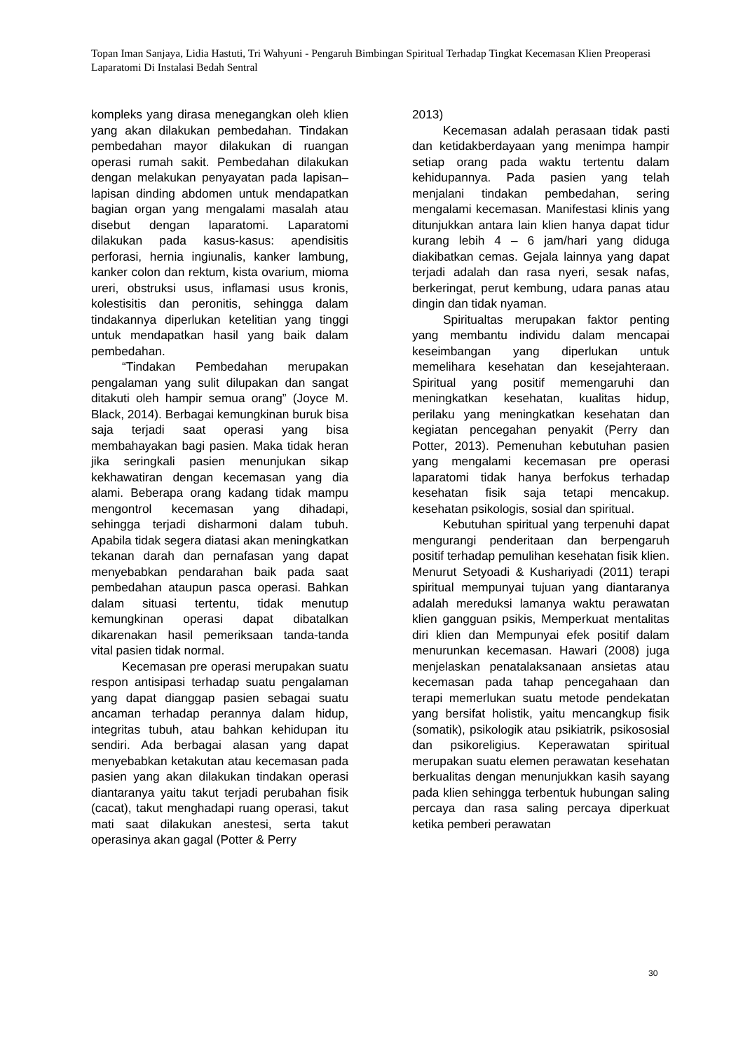Topan Iman Sanjaya, Lidia Hastuti, Tri Wahyuni - Pengaruh Bimbingan Spiritual Terhadap Tingkat Kecemasan Klien Preoperasi Laparatomi Di Instalasi Bedah Sentral
kompleks yang dirasa menegangkan oleh klien yang akan dilakukan pembedahan. Tindakan pembedahan mayor dilakukan di ruangan operasi rumah sakit. Pembedahan dilakukan dengan melakukan penyayatan pada lapisan–lapisan dinding abdomen untuk mendapatkan bagian organ yang mengalami masalah atau disebut dengan laparatomi. Laparatomi dilakukan pada kasus-kasus: apendisitis perforasi, hernia ingiunalis, kanker lambung, kanker colon dan rektum, kista ovarium, mioma ureri, obstruksi usus, inflamasi usus kronis, kolestisitis dan peronitis, sehingga dalam tindakannya diperlukan ketelitian yang tinggi untuk mendapatkan hasil yang baik dalam pembedahan.
“Tindakan Pembedahan merupakan pengalaman yang sulit dilupakan dan sangat ditakuti oleh hampir semua orang” (Joyce M. Black, 2014). Berbagai kemungkinan buruk bisa saja terjadi saat operasi yang bisa membahayakan bagi pasien. Maka tidak heran jika seringkali pasien menunjukan sikap kekhawatiran dengan kecemasan yang dia alami. Beberapa orang kadang tidak mampu mengontrol kecemasan yang dihadapi, sehingga terjadi disharmoni dalam tubuh. Apabila tidak segera diatasi akan meningkatkan tekanan darah dan pernafasan yang dapat menyebabkan pendarahan baik pada saat pembedahan ataupun pasca operasi. Bahkan dalam situasi tertentu, tidak menutup kemungkinan operasi dapat dibatalkan dikarenakan hasil pemeriksaan tanda-tanda vital pasien tidak normal.
Kecemasan pre operasi merupakan suatu respon antisipasi terhadap suatu pengalaman yang dapat dianggap pasien sebagai suatu ancaman terhadap perannya dalam hidup, integritas tubuh, atau bahkan kehidupan itu sendiri. Ada berbagai alasan yang dapat menyebabkan ketakutan atau kecemasan pada pasien yang akan dilakukan tindakan operasi diantaranya yaitu takut terjadi perubahan fisik (cacat), takut menghadapi ruang operasi, takut mati saat dilakukan anestesi, serta takut operasinya akan gagal (Potter & Perry
2013)
Kecemasan adalah perasaan tidak pasti dan ketidakberdayaan yang menimpa hampir setiap orang pada waktu tertentu dalam kehidupannya. Pada pasien yang telah menjalani tindakan pembedahan, sering mengalami kecemasan. Manifestasi klinis yang ditunjukkan antara lain klien hanya dapat tidur kurang lebih 4 – 6 jam/hari yang diduga diakibatkan cemas. Gejala lainnya yang dapat terjadi adalah dan rasa nyeri, sesak nafas, berkeringat, perut kembung, udara panas atau dingin dan tidak nyaman.
Spiritualtas merupakan faktor penting yang membantu individu dalam mencapai keseimbangan yang diperlukan untuk memelihara kesehatan dan kesejahteraan. Spiritual yang positif memengaruhi dan meningkatkan kesehatan, kualitas hidup, perilaku yang meningkatkan kesehatan dan kegiatan pencegahan penyakit (Perry dan Potter, 2013). Pemenuhan kebutuhan pasien yang mengalami kecemasan pre operasi laparatomi tidak hanya berfokus terhadap kesehatan fisik saja tetapi mencakup. kesehatan psikologis, sosial dan spiritual.
Kebutuhan spiritual yang terpenuhi dapat mengurangi penderitaan dan berpengaruh positif terhadap pemulihan kesehatan fisik klien. Menurut Setyoadi & Kushariyadi (2011) terapi spiritual mempunyai tujuan yang diantaranya adalah mereduksi lamanya waktu perawatan klien gangguan psikis, Memperkuat mentalitas diri klien dan Mempunyai efek positif dalam menurunkan kecemasan. Hawari (2008) juga menjelaskan penatalaksanaan ansietas atau kecemasan pada tahap pencegahaan dan terapi memerlukan suatu metode pendekatan yang bersifat holistik, yaitu mencangkup fisik (somatik), psikologik atau psikiatrik, psikososial dan psikoreligius. Keperawatan spiritual merupakan suatu elemen perawatan kesehatan berkualitas dengan menunjukkan kasih sayang pada klien sehingga terbentuk hubungan saling percaya dan rasa saling percaya diperkuat ketika pemberi perawatan
30